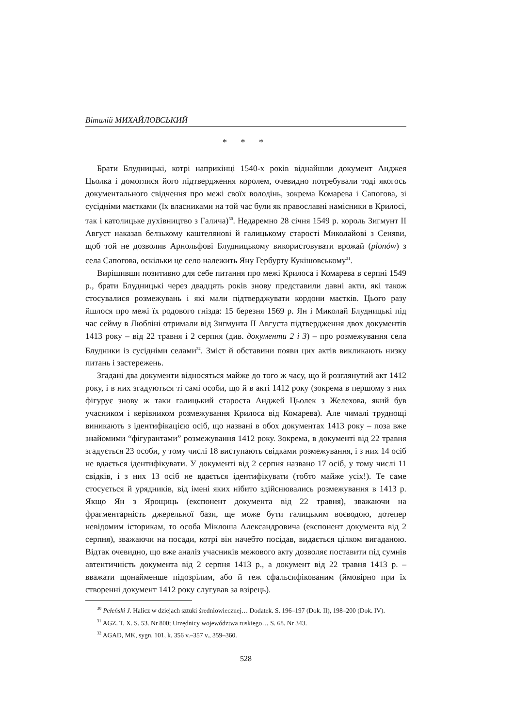Віталій МИХАЙЛОВСЬКИЙ
* * *
Брати Блудницькі, котрі наприкінці 1540-х років віднайшли документ Анджея Цьолка і домоглися його підтвердження королем, очевидно потребували тоді якогось документального свідчення про межі своїх володінь, зокрема Комарева і Сапогова, зі сусідніми маєтками (їх власниками на той час були як православні намісники в Крилосі, так і католицьке духівництво з Галича)<sup>30</sup>. Недаремно 28 січня 1549 р. король Зигмунт II Август наказав белзькому каштелянові й галицькому старості Миколайові з Сеняви, щоб той не дозволив Арнольфові Блудницькому використовувати врожай (plonów) з села Сапогова, оскільки це село належить Яну Гербурту Кукішовському<sup>31</sup>.
Вирішивши позитивно для себе питання про межі Крилоса і Комарева в серпні 1549 р., брати Блудницькі через двадцять років знову представили давні акти, які також стосувалися розмежувань і які мали підтверджувати кордони маєтків. Цього разу йшлося про межі їх родового гнізда: 15 березня 1569 р. Ян і Миколай Блудницькі під час сейму в Любліні отримали від Зигмунта II Августа підтвердження двох документів 1413 року – від 22 травня і 2 серпня (див. документи 2 і 3) – про розмежування села Блудники із сусідніми селами<sup>32</sup>. Зміст й обставини появи цих актів викликають низку питань і застережень.
Згадані два документи відносяться майже до того ж часу, що й розглянутий акт 1412 року, і в них згадуються ті самі особи, що й в акті 1412 року (зокрема в першому з них фігурує знову ж таки галицький староста Анджей Цьолек з Желехова, який був учасником і керівником розмежування Крилоса від Комарева). Але чималі труднощі виникають з ідентифікацією осіб, що названі в обох документах 1413 року – поза вже знайомими “фігурантами” розмежування 1412 року. Зокрема, в документі від 22 травня згадується 23 особи, у тому числі 18 виступають свідками розмежування, і з них 14 осіб не вдається ідентифікувати. У документі від 2 серпня названо 17 осіб, у тому числі 11 свідків, і з них 13 осіб не вдається ідентифікувати (тобто майже усіх!). Те саме стосується й урядників, від імені яких нібито здійснювались розмежування в 1413 р. Якщо Ян з Ярощиць (експонент документа від 22 травня), зважаючи на фрагментарність джерельної бази, ще може бути галицьким воєводою, дотепер невідомим історикам, то особа Міклоша Александровича (експонент документа від 2 серпня), зважаючи на посади, котрі він начебто посідав, видається цілком вигаданою. Відтак очевидно, що вже аналіз учасників межового акту дозволяє поставити під сумнів автентичність документа від 2 серпня 1413 р., а документ від 22 травня 1413 р. – вважати щонайменше підозрілим, або й теж сфальсифікованим (ймовірно при їх створенні документ 1412 року слугував за взірець).
<sup>30</sup> Pełeński J. Halicz w dziejach sztuki średniowiecznej… Dodatek. S. 196–197 (Dok. II), 198–200 (Dok. IV).
<sup>31</sup> AGZ. T. X. S. 53. Nr 800; Urzędnicy województwa ruskiego… S. 68. Nr 343.
<sup>32</sup> AGAD, MK, sygn. 101, k. 356 v.–357 v., 359–360.
528